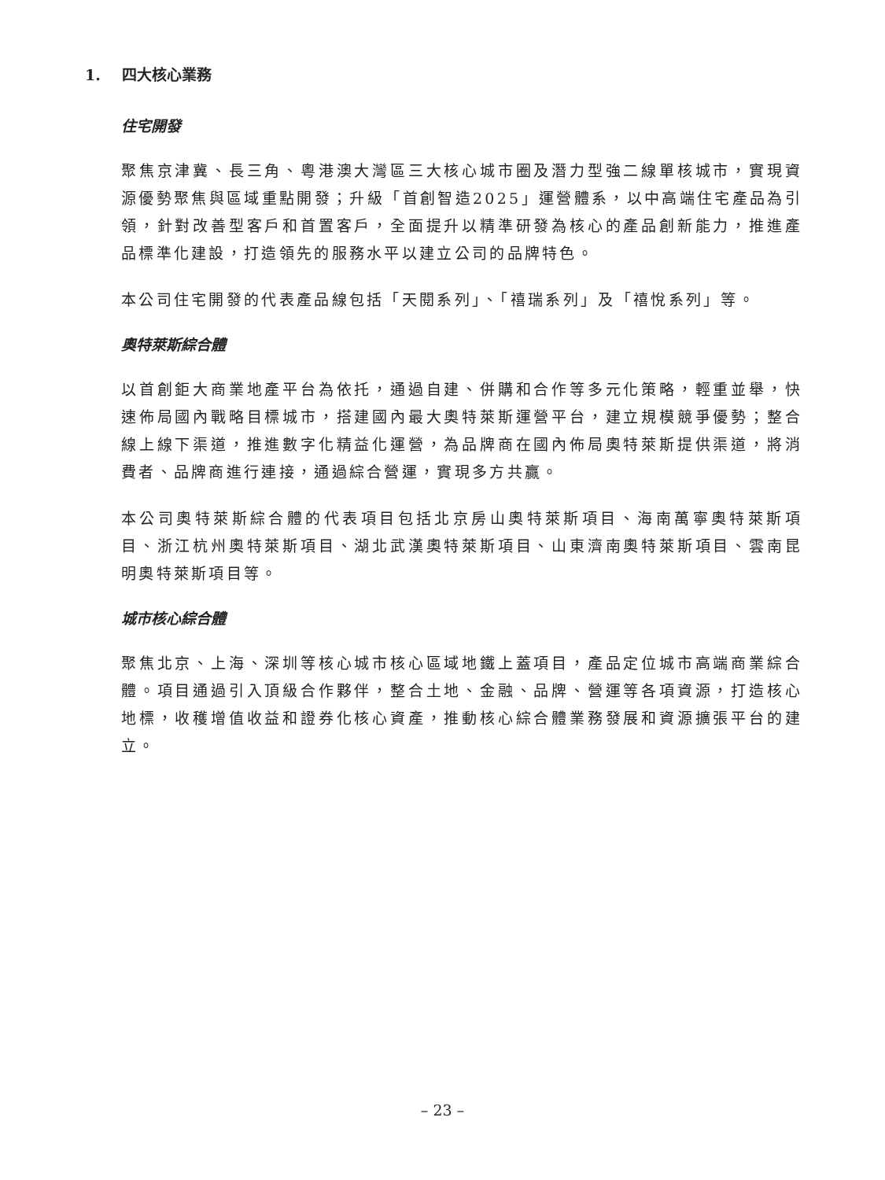1. 四大核心業務
住宅開發
聚焦京津冀、長三角、粵港澳大灣區三大核心城市圈及潛力型強二線單核城市，實現資源優勢聚焦與區域重點開發；升級「首創智造2025」運營體系，以中高端住宅產品為引領，針對改善型客戶和首置客戶，全面提升以精準研發為核心的產品創新能力，推進產品標準化建設，打造領先的服務水平以建立公司的品牌特色。
本公司住宅開發的代表產品線包括「天閱系列」、「禧瑞系列」及「禧悅系列」等。
奧特萊斯綜合體
以首創鉅大商業地產平台為依托，通過自建、併購和合作等多元化策略，輕重並舉，快速佈局國內戰略目標城市，搭建國內最大奧特萊斯運營平台，建立規模競爭優勢；整合線上線下渠道，推進數字化精益化運營，為品牌商在國內佈局奧特萊斯提供渠道，將消費者、品牌商進行連接，通過綜合營運，實現多方共贏。
本公司奧特萊斯綜合體的代表項目包括北京房山奧特萊斯項目、海南萬寧奧特萊斯項目、浙江杭州奧特萊斯項目、湖北武漢奧特萊斯項目、山東濟南奧特萊斯項目、雲南昆明奧特萊斯項目等。
城市核心綜合體
聚焦北京、上海、深圳等核心城市核心區域地鐵上蓋項目，產品定位城市高端商業綜合體。項目通過引入頂級合作夥伴，整合土地、金融、品牌、營運等各項資源，打造核心地標，收穫增值收益和證券化核心資產，推動核心綜合體業務發展和資源擴張平台的建立。
– 23 –